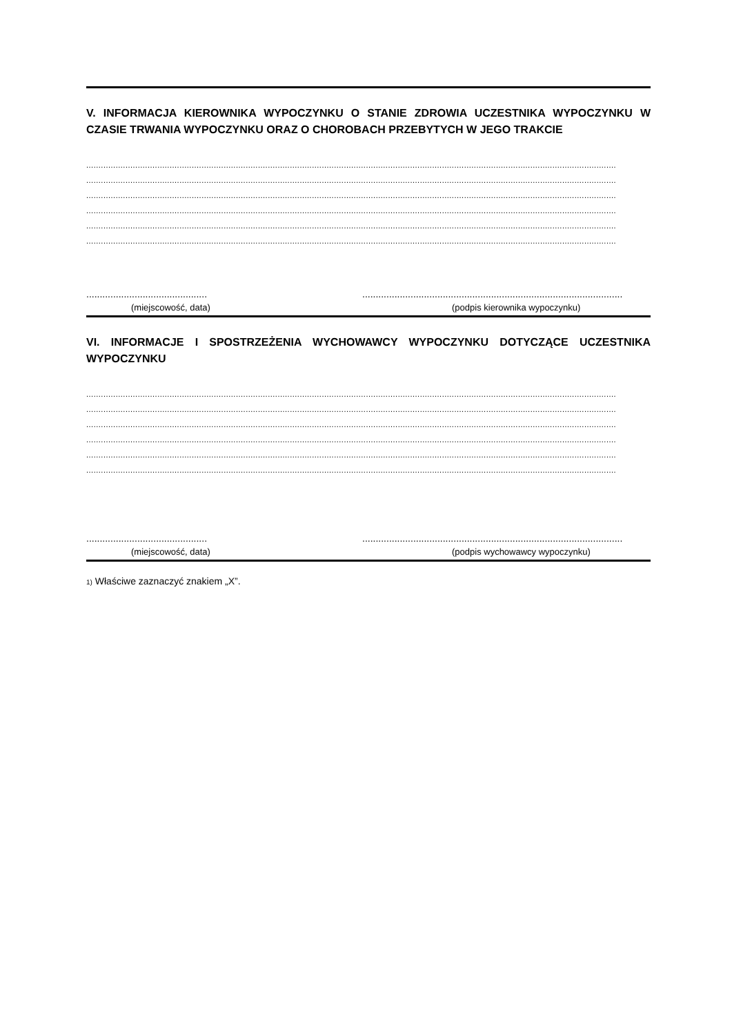V. INFORMACJA KIEROWNIKA WYPOCZYNKU O STANIE ZDROWIA UCZESTNIKA WYPOCZYNKU W CZASIE TRWANIA WYPOCZYNKU ORAZ O CHOROBACH PRZEBYTYCH W JEGO TRAKCIE
........................................................................................................................................................................................................................
........................................................................................................................................................................................................................
........................................................................................................................................................................................................................
........................................................................................................................................................................................................................
........................................................................................................................................................................................................................
........................................................................................................................................................................................................................
............................................. .................................................................................................
(miejscowość, data) (podpis kierownika wypoczynku)
VI. INFORMACJE I SPOSTRZEŻENIA WYCHOWAWCY WYPOCZYNKU DOTYCZĄCE UCZESTNIKA WYPOCZYNKU
........................................................................................................................................................................................................................
........................................................................................................................................................................................................................
........................................................................................................................................................................................................................
........................................................................................................................................................................................................................
........................................................................................................................................................................................................................
........................................................................................................................................................................................................................
............................................. .................................................................................................
(miejscowość, data) (podpis wychowawcy wypoczynku)
1) Właściwe zaznaczyć znakiem „X”.